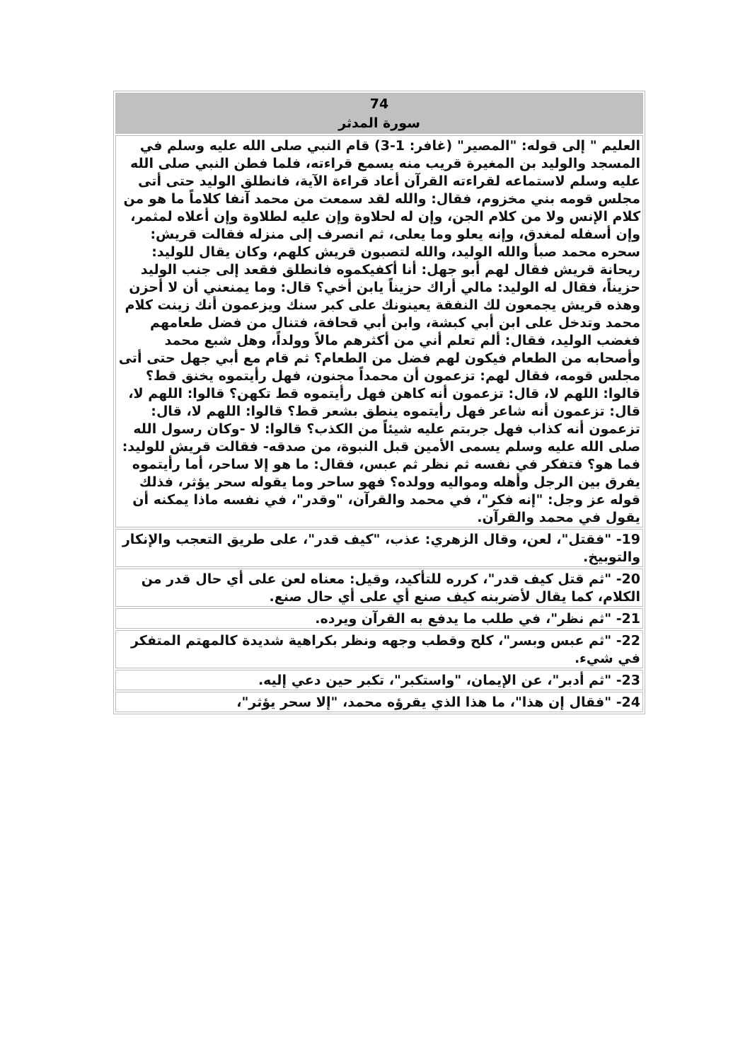| 74 سورة المدثر |
| --- |
| العليم " إلى قوله: "المصير" (غافر: 1-3) قام النبي صلى الله عليه وسلم في المسجد والوليد بن المغيرة قريب منه يسمع قراءته، فلما فطن النبي صلى الله عليه وسلم لاستماعه لقراءته القرآن أعاد قراءة الآية، فانطلق الوليد حتى أتى مجلس قومه بني مخزوم، فقال: والله لقد سمعت من محمد آنفا كلاماً ما هو من كلام الإنس ولا من كلام الجن، وإن له لحلاوة وإن عليه لطلاوة وإن أعلاه لمثمر، وإن أسفله لمغدق، وإنه يعلو وما يعلى، ثم انصرف إلى منزله فقالت قريش: سحره محمد صبأ والله الوليد، والله لتصبون قريش كلهم، وكان يقال للوليد: ريحانة قريش فقال لهم أبو جهل: أنا أكفيكموه فانطلق فقعد إلى جنب الوليد حزيناً، فقال له الوليد: مالي أراك حزيناً يابن أخي؟ قال: وما يمنعني أن لا أحزن وهذه قريش يجمعون لك النفقة يعينونك على كبر سنك ويزعمون أنك زينت كلام محمد وتدخل على ابن أبي كبشة، وابن أبي قحافة، فتنال من فضل طعامهم فغضب الوليد، فقال: ألم تعلم أني من أكثرهم مالاً وولداً، وهل شبع محمد وأصحابه من الطعام فيكون لهم فضل من الطعام؟ ثم قام مع أبي جهل حتى أتى مجلس قومه، فقال لهم: تزعمون أن محمداً مجنون، فهل رأيتموه يخنق قط؟ قالوا: اللهم لا، قال: تزعمون أنه كاهن فهل رأيتموه قط تكهن؟ قالوا: اللهم لا، قال: تزعمون أنه شاعر فهل رأيتموه ينطق بشعر قط؟ قالوا: اللهم لا، قال: تزعمون أنه كذاب فهل جربتم عليه شيئاً من الكذب؟ قالوا: لا -وكان رسول الله صلى الله عليه وسلم يسمى الأمين قبل النبوة، من صدقه- فقالت قريش للوليد: فما هو؟ فتفكر في نفسه ثم نظر ثم عبس، فقال: ما هو إلا ساحر، أما رأيتموه يفرق بين الرجل وأهله ومواليه وولده؟ فهو ساحر وما يقوله سحر يؤثر، فذلك قوله عز وجل: "إنه فكر"، في محمد والقرآن، "وقدر"، في نفسه ماذا يمكنه أن يقول في محمد والقرآن. |
| 19- "فقتل"، لعن، وقال الزهري: عذب، "كيف قدر"، على طريق التعجب والإنكار والتوبيخ. |
| 20- "ثم قتل كيف قدر"، كرره للتأكيد، وقيل: معناه لعن على أي حال قدر من الكلام، كما يقال لأضربنه كيف صنع أي على أي حال صنع. |
| 21- "ثم نظر"، في طلب ما يدفع به القرآن ويرده. |
| 22- "ثم عبس وبسر"، كلح وقطب وجهه ونظر بكراهية شديدة كالمهتم المتفكر في شيء. |
| 23- "ثم أدبر"، عن الإيمان، "واستكبر"، تكبر حين دعي إليه. |
| 24- "فقال إن هذا"، ما هذا الذي يقرؤه محمد، "إلا سحر يؤثر"، |